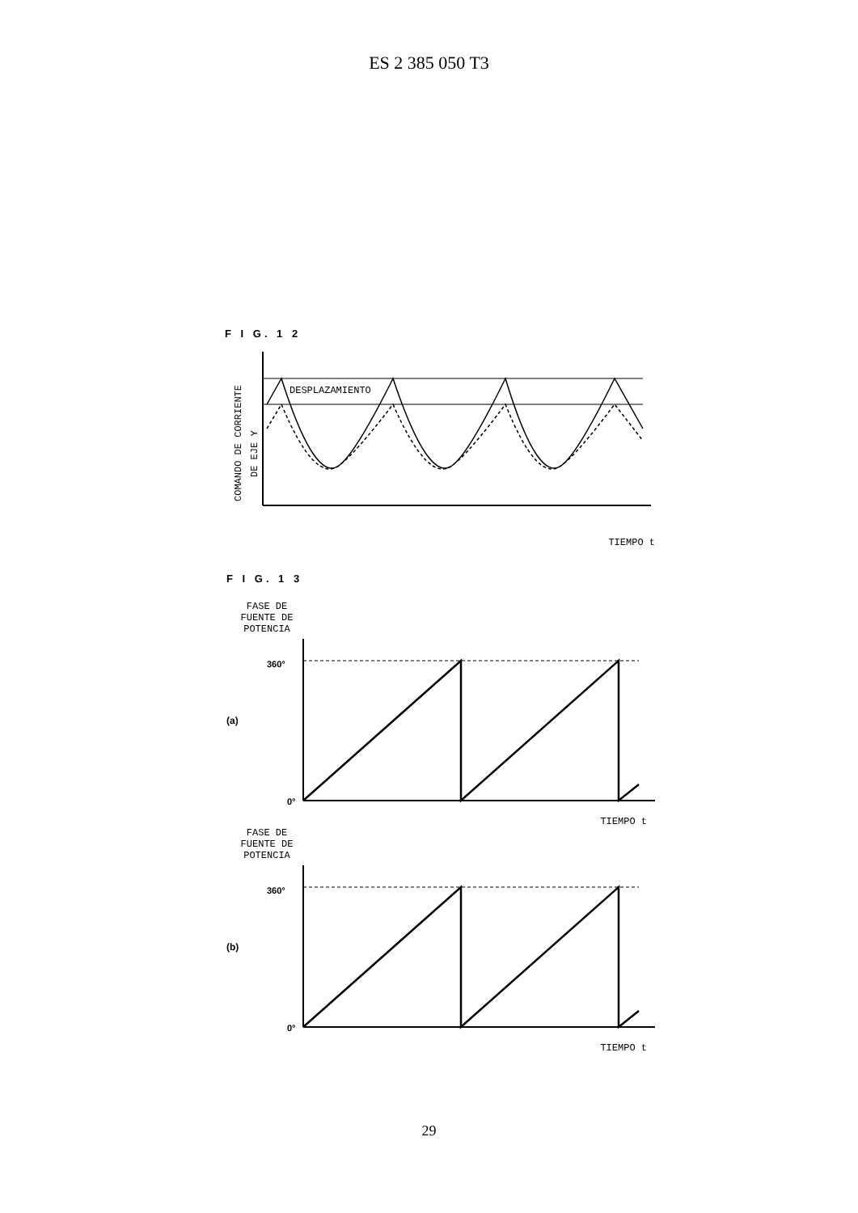ES 2 385 050 T3
F I G. 1 2
COMANDO DE CORRIENTE
DE EJE Y
DESPLAZAMIENTO
TIEMPO t
F I G. 1 3
FASE DE
FUENTE DE
POTENCIA
360°
(a)
0°
TIEMPO t
FASE DE
FUENTE DE
POTENCIA
360°
(b)
0°
TIEMPO t
29